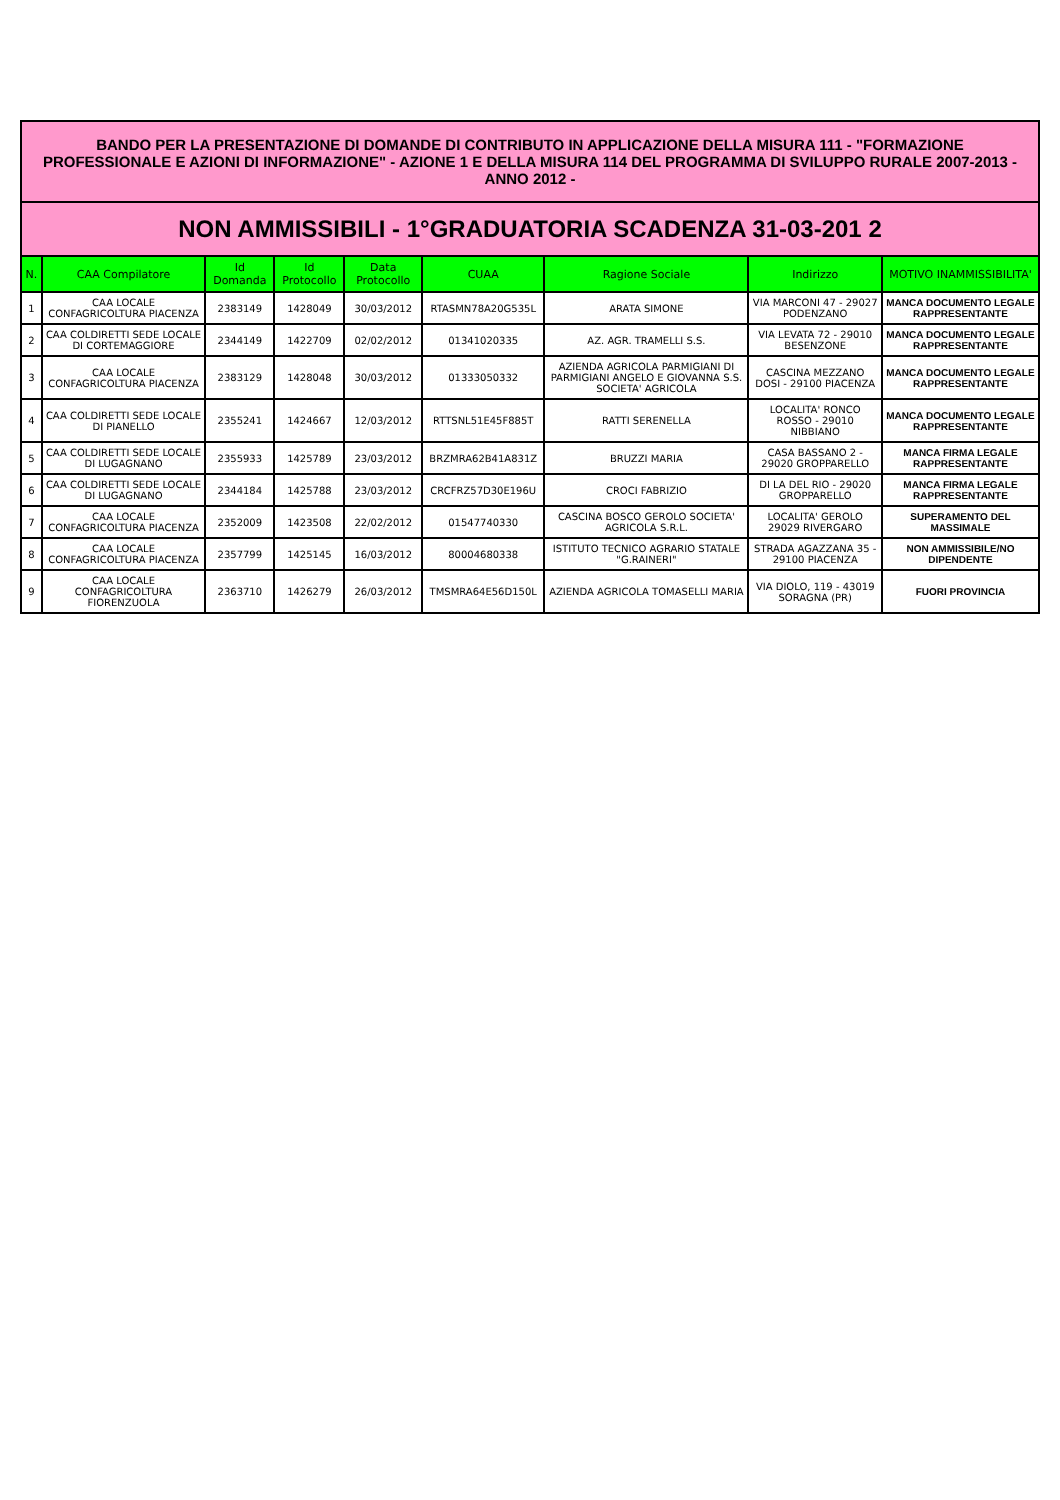| BANDO PER LA PRESENTAZIONE DI DOMANDE DI CONTRIBUTO IN APPLICAZIONE DELLA MISURA 111 - "FORMAZIONE PROFESSIONALE E AZIONI DI INFORMAZIONE" - AZIONE 1 E DELLA MISURA 114 DEL PROGRAMMA DI SVILUPPO RURALE 2007-2013 - ANNO 2012 - | | | | | | | | |
| NON AMMISSIBILI - 1°GRADUATORIA SCADENZA 31-03-201 2 | | | | | | | | |
| N. | CAA Compilatore | Id Domanda | Id Protocollo | Data Protocollo | CUAA | Ragione Sociale | Indirizzo | MOTIVO INAMMISSIBILITA' |
| 1 | CAA LOCALE CONFAGRICOLTURA PIACENZA | 2383149 | 1428049 | 30/03/2012 | RTASMN78A20G535L | ARATA SIMONE | VIA MARCONI 47 - 29027 PODENZANO | MANCA DOCUMENTO LEGALE RAPPRESENTANTE |
| 2 | CAA COLDIRETTI SEDE LOCALE DI CORTEMAGGIORE | 2344149 | 1422709 | 02/02/2012 | 01341020335 | AZ. AGR. TRAMELLI S.S. | VIA LEVATA 72 - 29010 BESENZONE | MANCA DOCUMENTO LEGALE RAPPRESENTANTE |
| 3 | CAA LOCALE CONFAGRICOLTURA PIACENZA | 2383129 | 1428048 | 30/03/2012 | 01333050332 | AZIENDA AGRICOLA PARMIGIANI DI PARMIGIANI ANGELO E GIOVANNA S.S. SOCIETA' AGRICOLA | CASCINA MEZZANO DOSI - 29100 PIACENZA | MANCA DOCUMENTO LEGALE RAPPRESENTANTE |
| 4 | CAA COLDIRETTI SEDE LOCALE DI PIANELLO | 2355241 | 1424667 | 12/03/2012 | RTTSNL51E45F885T | RATTI SERENELLA | LOCALITA' RONCO ROSSO - 29010 NIBBIANO | MANCA DOCUMENTO LEGALE RAPPRESENTANTE |
| 5 | CAA COLDIRETTI SEDE LOCALE DI LUGAGNANO | 2355933 | 1425789 | 23/03/2012 | BRZMRA62B41A831Z | BRUZZI MARIA | CASA BASSANO 2 - 29020 GROPPARELLO | MANCA FIRMA LEGALE RAPPRESENTANTE |
| 6 | CAA COLDIRETTI SEDE LOCALE DI LUGAGNANO | 2344184 | 1425788 | 23/03/2012 | CRCFRZ57D30E196U | CROCI FABRIZIO | DI LA DEL RIO - 29020 GROPPARELLO | MANCA FIRMA LEGALE RAPPRESENTANTE |
| 7 | CAA LOCALE CONFAGRICOLTURA PIACENZA | 2352009 | 1423508 | 22/02/2012 | 01547740330 | CASCINA BOSCO GEROLO SOCIETA' AGRICOLA S.R.L. | LOCALITA' GEROLO 29029 RIVERGARO | SUPERAMENTO DEL MASSIMALE |
| 8 | CAA LOCALE CONFAGRICOLTURA PIACENZA | 2357799 | 1425145 | 16/03/2012 | 80004680338 | ISTITUTO TECNICO AGRARIO STATALE "G.RAINERI" | STRADA AGAZZANA 35 - 29100 PIACENZA | NON AMMISSIBILE/NO DIPENDENTE |
| 9 | CAA LOCALE CONFAGRICOLTURA FIORENZUOLA | 2363710 | 1426279 | 26/03/2012 | TMSMRA64E56D150L | AZIENDA AGRICOLA TOMASELLI MARIA | VIA DIOLO, 119 - 43019 SORAGNA (PR) | FUORI PROVINCIA |